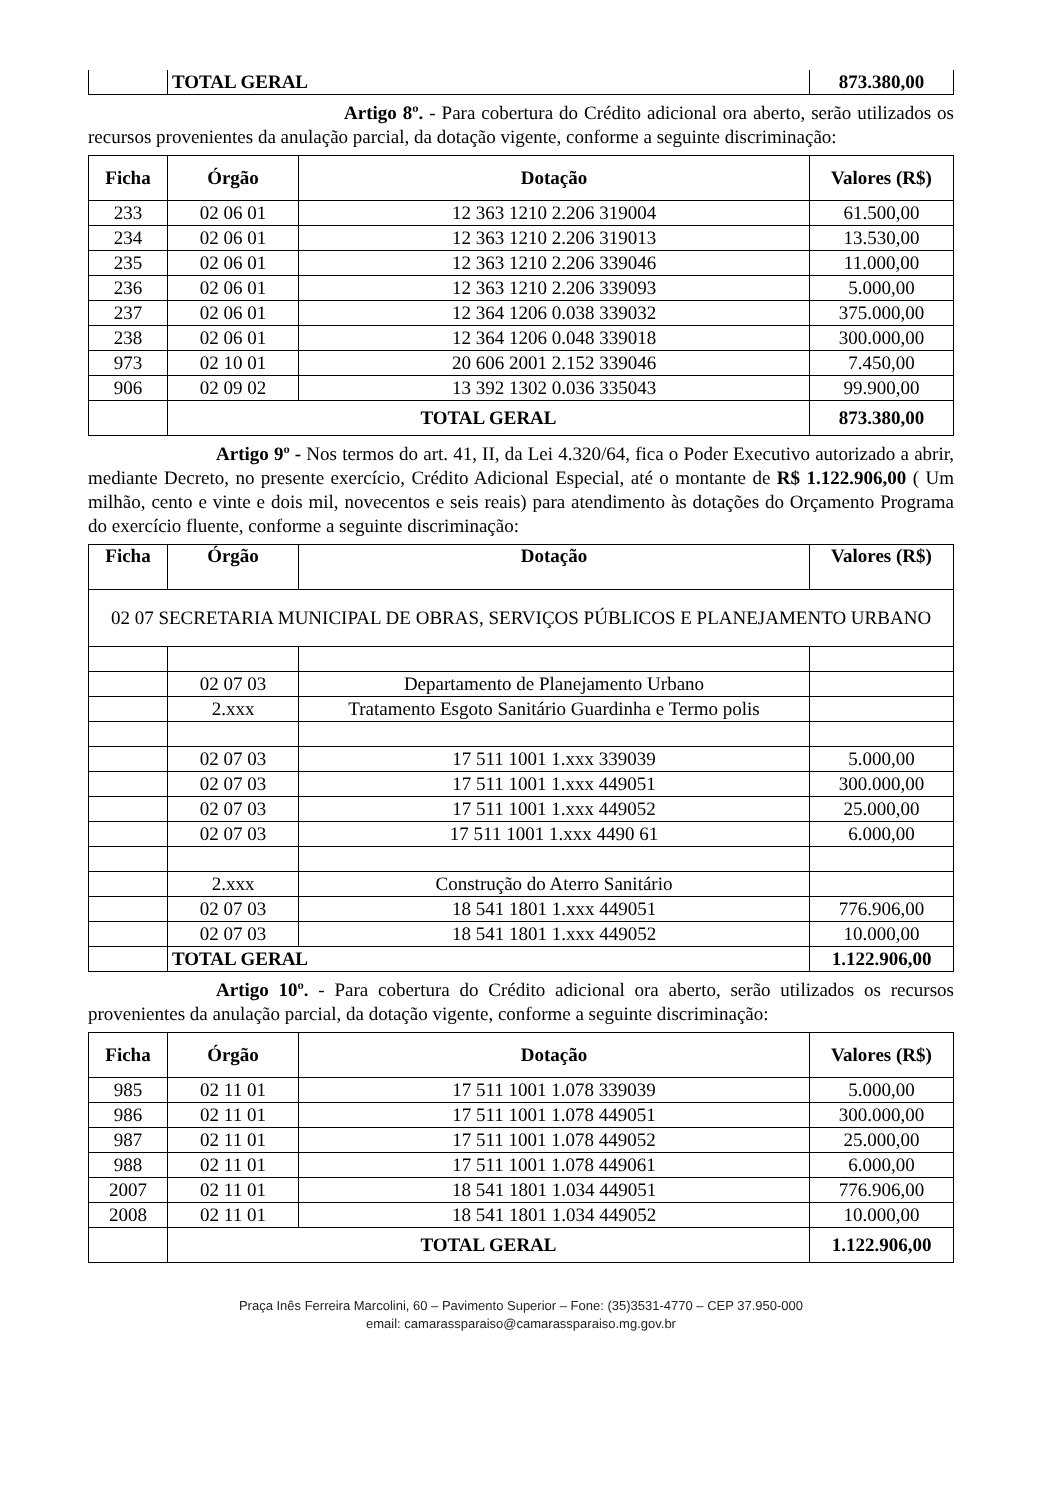| | TOTAL GERAL | 873.380,00 |
Artigo 8º. - Para cobertura do Crédito adicional ora aberto, serão utilizados os recursos provenientes da anulação parcial, da dotação vigente, conforme a seguinte discriminação:
| Ficha | Órgão | Dotação | Valores (R$) |
| --- | --- | --- | --- |
| 233 | 02 06 01 | 12 363 1210 2.206 319004 | 61.500,00 |
| 234 | 02 06 01 | 12 363 1210 2.206 319013 | 13.530,00 |
| 235 | 02 06 01 | 12 363 1210 2.206 339046 | 11.000,00 |
| 236 | 02 06 01 | 12 363 1210 2.206 339093 | 5.000,00 |
| 237 | 02 06 01 | 12 364 1206 0.038 339032 | 375.000,00 |
| 238 | 02 06 01 | 12 364 1206 0.048 339018 | 300.000,00 |
| 973 | 02 10 01 | 20 606 2001 2.152 339046 | 7.450,00 |
| 906 | 02 09 02 | 13 392 1302 0.036 335043 | 99.900,00 |
| | TOTAL GERAL | | 873.380,00 |
Artigo 9º - Nos termos do art. 41, II, da Lei 4.320/64, fica o Poder Executivo autorizado a abrir, mediante Decreto, no presente exercício, Crédito Adicional Especial, até o montante de R$ 1.122.906,00 ( Um milhão, cento e vinte e dois mil, novecentos e seis reais) para atendimento às dotações do Orçamento Programa do exercício fluente, conforme a seguinte discriminação:
| Ficha | Órgão | Dotação | Valores (R$) |
| --- | --- | --- | --- |
| 02 07 SECRETARIA MUNICIPAL DE OBRAS, SERVIÇOS PÚBLICOS E PLANEJAMENTO URBANO | | | |
| | 02 07 03 | Departamento de Planejamento Urbano | |
| | 2.xxx | Tratamento Esgoto Sanitário Guardinha e Termo polis | |
| | 02 07 03 | 17 511 1001 1.xxx 339039 | 5.000,00 |
| | 02 07 03 | 17 511 1001 1.xxx 449051 | 300.000,00 |
| | 02 07 03 | 17 511 1001 1.xxx 449052 | 25.000,00 |
| | 02 07 03 | 17 511 1001 1.xxx 4490 61 | 6.000,00 |
| | 2.xxx | Construção do Aterro Sanitário | |
| | 02 07 03 | 18 541 1801 1.xxx 449051 | 776.906,00 |
| | 02 07 03 | 18 541 1801 1.xxx 449052 | 10.000,00 |
| | TOTAL GERAL | | 1.122.906,00 |
Artigo 10º. - Para cobertura do Crédito adicional ora aberto, serão utilizados os recursos provenientes da anulação parcial, da dotação vigente, conforme a seguinte discriminação:
| Ficha | Órgão | Dotação | Valores (R$) |
| --- | --- | --- | --- |
| 985 | 02 11 01 | 17 511 1001 1.078 339039 | 5.000,00 |
| 986 | 02 11 01 | 17 511 1001 1.078 449051 | 300.000,00 |
| 987 | 02 11 01 | 17 511 1001 1.078 449052 | 25.000,00 |
| 988 | 02 11 01 | 17 511 1001 1.078 449061 | 6.000,00 |
| 2007 | 02 11 01 | 18 541 1801 1.034 449051 | 776.906,00 |
| 2008 | 02 11 01 | 18 541 1801 1.034 449052 | 10.000,00 |
| | TOTAL GERAL | | 1.122.906,00 |
Praça Inês Ferreira Marcolini, 60 – Pavimento Superior – Fone: (35)3531-4770 – CEP 37.950-000
email: camarassparaiso@camarassparaiso.mg.gov.br